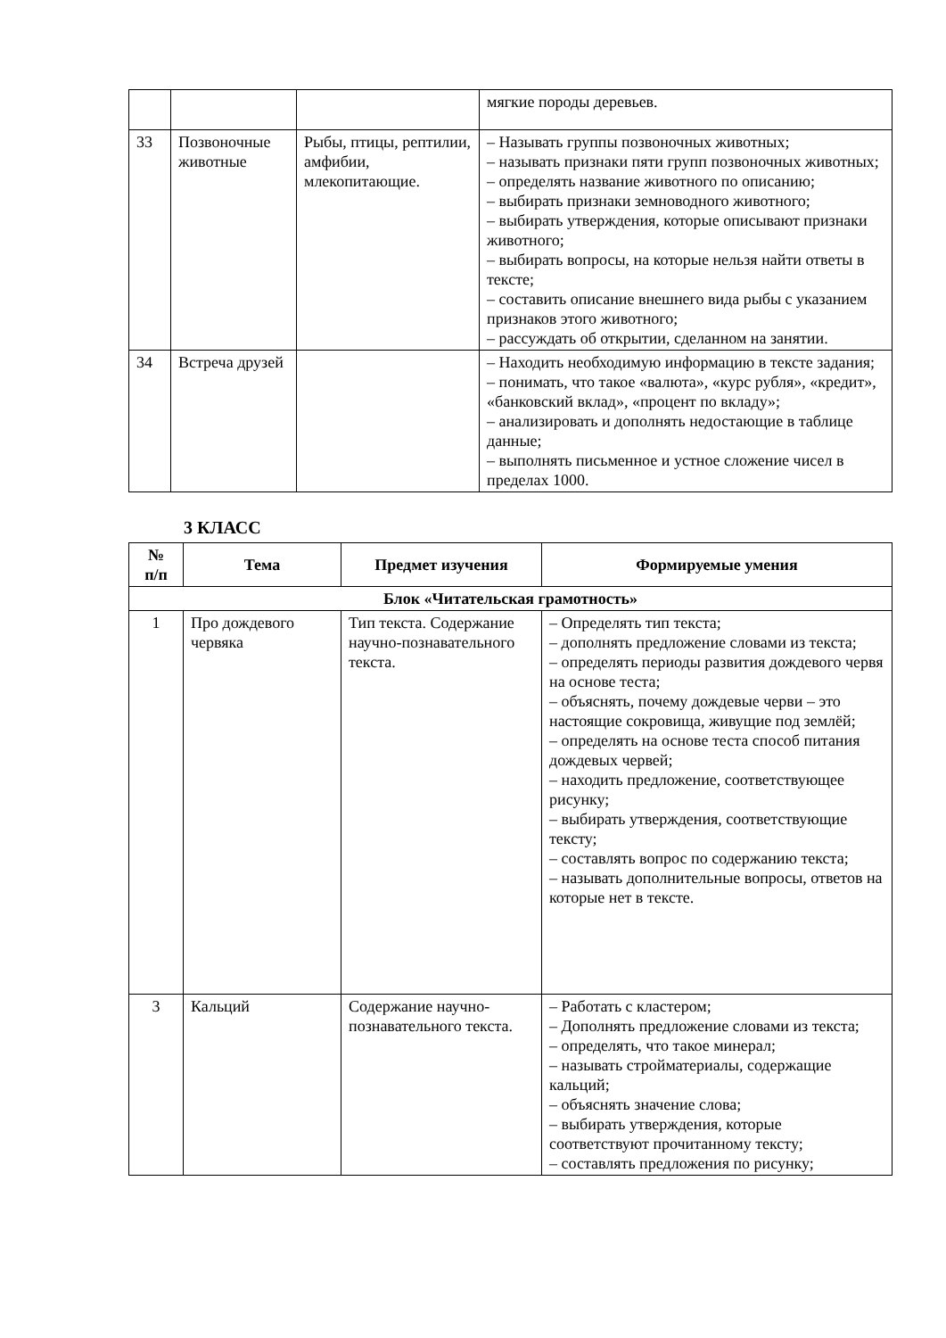| | | | мягкие породы деревьев. |
| 33 | Позвоночные животные | Рыбы, птицы, рептилии, амфибии, млекопитающие. | – Называть группы позвоночных животных; – называть признаки пяти групп позвоночных животных; – определять название животного по описанию; – выбирать признаки земноводного животного; – выбирать утверждения, которые описывают признаки животного; – выбирать вопросы, на которые нельзя найти ответы в тексте; – составить описание внешнего вида рыбы с указанием признаков этого животного; – рассуждать об открытии, сделанном на занятии. |
| 34 | Встреча друзей | | – Находить необходимую информацию в тексте задания; – понимать, что такое «валюта», «курс рубля», «кредит», «банковский вклад», «процент по вкладу»; – анализировать и дополнять недостающие в таблице данные; – выполнять письменное и устное сложение чисел в пределах 1000. |
3 КЛАСС
| № п/п | Тема | Предмет изучения | Формируемые умения |
| --- | --- | --- | --- |
| Блок «Читательская грамотность» | | | |
| 1 | Про дождевого червяка | Тип текста. Содержание научно-познавательного текста. | – Определять тип текста; – дополнять предложение словами из текста; – определять периоды развития дождевого червя на основе теста; – объяснять, почему дождевые черви – это настоящие сокровища, живущие под землёй; – определять на основе теста способ питания дождевых червей; – находить предложение, соответствующее рисунку; – выбирать утверждения, соответствующие тексту; – составлять вопрос по содержанию текста; – называть дополнительные вопросы, ответов на которые нет в тексте. |
| 3 | Кальций | Содержание научно-познавательного текста. | – Работать с кластером; – Дополнять предложение словами из текста; – определять, что такое минерал; – называть стройматериалы, содержащие кальций; – объяснять значение слова; – выбирать утверждения, которые соответствуют прочитанному тексту; – составлять предложения по рисунку; |